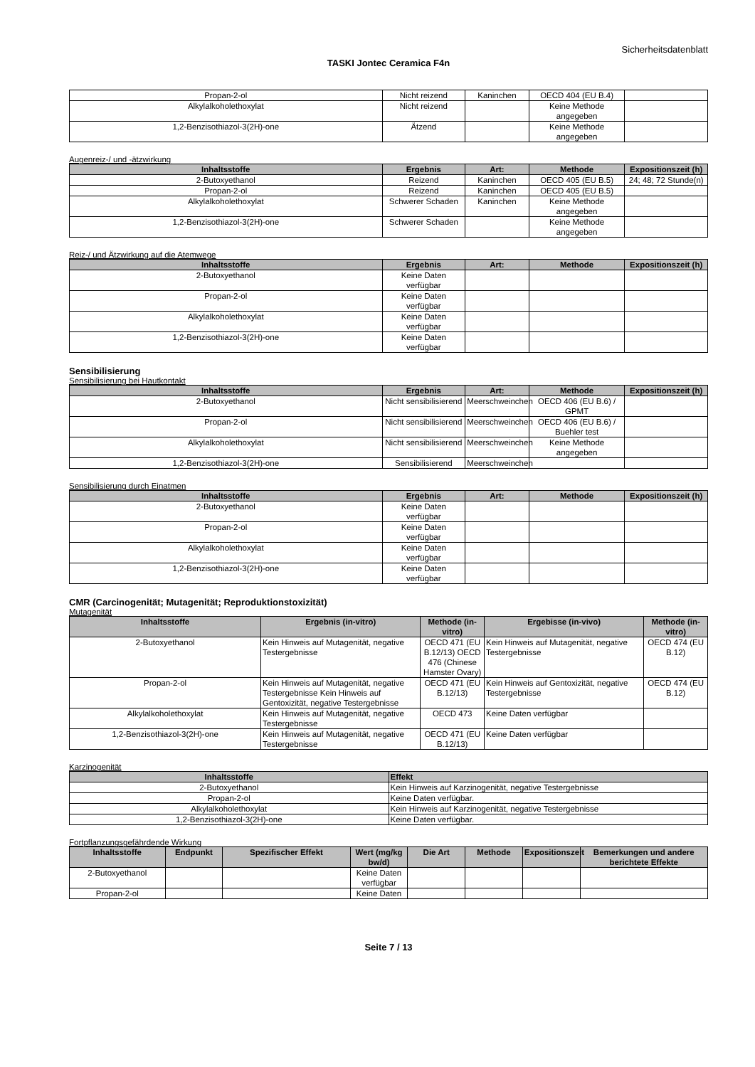Sicherheitsdatenblatt
TASKI Jontec Ceramica F4n
| Propan-2-ol | Nicht reizend | Kaninchen | OECD 404 (EU B.4) | |
| Alkylalkoholethoxylat | Nicht reizend | | Keine Methode angegeben | |
| 1,2-Benzisothiazol-3(2H)-one | Ätzend | | Keine Methode angegeben | |
Augenreiz-/ und -ätzwirkung
| Inhaltsstoffe | Ergebnis | Art: | Methode | Expositionszeit (h) |
| --- | --- | --- | --- | --- |
| 2-Butoxyethanol | Reizend | Kaninchen | OECD 405 (EU B.5) | 24; 48; 72 Stunde(n) |
| Propan-2-ol | Reizend | Kaninchen | OECD 405 (EU B.5) | |
| Alkylalkoholethoxylat | Schwerer Schaden | Kaninchen | Keine Methode angegeben | |
| 1,2-Benzisothiazol-3(2H)-one | Schwerer Schaden | | Keine Methode angegeben | |
Reiz-/ und Ätzwirkung auf die Atemwege
| Inhaltsstoffe | Ergebnis | Art: | Methode | Expositionszeit (h) |
| --- | --- | --- | --- | --- |
| 2-Butoxyethanol | Keine Daten verfügbar | | | |
| Propan-2-ol | Keine Daten verfügbar | | | |
| Alkylalkoholethoxylat | Keine Daten verfügbar | | | |
| 1,2-Benzisothiazol-3(2H)-one | Keine Daten verfügbar | | | |
Sensibilisierung
Sensibilisierung bei Hautkontakt
| Inhaltsstoffe | Ergebnis | Art: | Methode | Expositionszeit (h) |
| --- | --- | --- | --- | --- |
| 2-Butoxyethanol | Nicht sensibilisierend | Meerschweinchen | OECD 406 (EU B.6) / GPMT | |
| Propan-2-ol | Nicht sensibilisierend | Meerschweinchen | OECD 406 (EU B.6) / Buehler test | |
| Alkylalkoholethoxylat | Nicht sensibilisierend | Meerschweinchen | Keine Methode angegeben | |
| 1,2-Benzisothiazol-3(2H)-one | Sensibilisierend | Meerschweinchen | | |
Sensibilisierung durch Einatmen
| Inhaltsstoffe | Ergebnis | Art: | Methode | Expositionszeit (h) |
| --- | --- | --- | --- | --- |
| 2-Butoxyethanol | Keine Daten verfügbar | | | |
| Propan-2-ol | Keine Daten verfügbar | | | |
| Alkylalkoholethoxylat | Keine Daten verfügbar | | | |
| 1,2-Benzisothiazol-3(2H)-one | Keine Daten verfügbar | | | |
CMR (Carcinogenität; Mutagenität; Reproduktionstoxizität)
Mutagenität
| Inhaltsstoffe | Ergebnis (in-vitro) | Methode (in-vitro) | Ergebisse (in-vivo) | Methode (in-vitro) |
| --- | --- | --- | --- | --- |
| 2-Butoxyethanol | Kein Hinweis auf Mutagenität, negative Testergebnisse | OECD 471 (EU B.12/13) OECD 476 (Chinese Hamster Ovary) | Kein Hinweis auf Mutagenität, negative Testergebnisse | OECD 474 (EU B.12) |
| Propan-2-ol | Kein Hinweis auf Mutagenität, negative Testergebnisse Kein Hinweis auf Gentoxizität, negative Testergebnisse | OECD 471 (EU B.12/13) | Kein Hinweis auf Gentoxizität, negative Testergebnisse | OECD 474 (EU B.12) |
| Alkylalkoholethoxylat | Kein Hinweis auf Mutagenität, negative Testergebnisse | OECD 473 | Keine Daten verfügbar | |
| 1,2-Benzisothiazol-3(2H)-one | Kein Hinweis auf Mutagenität, negative Testergebnisse | OECD 471 (EU B.12/13) | Keine Daten verfügbar | |
Karzinogenität
| Inhaltsstoffe | Effekt |
| --- | --- |
| 2-Butoxyethanol | Kein Hinweis auf Karzinogenität, negative Testergebnisse |
| Propan-2-ol | Keine Daten verfügbar. |
| Alkylalkoholethoxylat | Kein Hinweis auf Karzinogenität, negative Testergebnisse |
| 1,2-Benzisothiazol-3(2H)-one | Keine Daten verfügbar. |
Fortpflanzungsgefährdende Wirkung
| Inhaltsstoffe | Endpunkt | Spezifischer Effekt | Wert (mg/kg bw/d) | Die Art | Methode | Expositionszeit | Bemerkungen und andere berichtete Effekte |
| --- | --- | --- | --- | --- | --- | --- | --- |
| 2-Butoxyethanol | | | Keine Daten verfügbar | | | | |
| Propan-2-ol | | | Keine Daten | | | | |
Seite 7 / 13